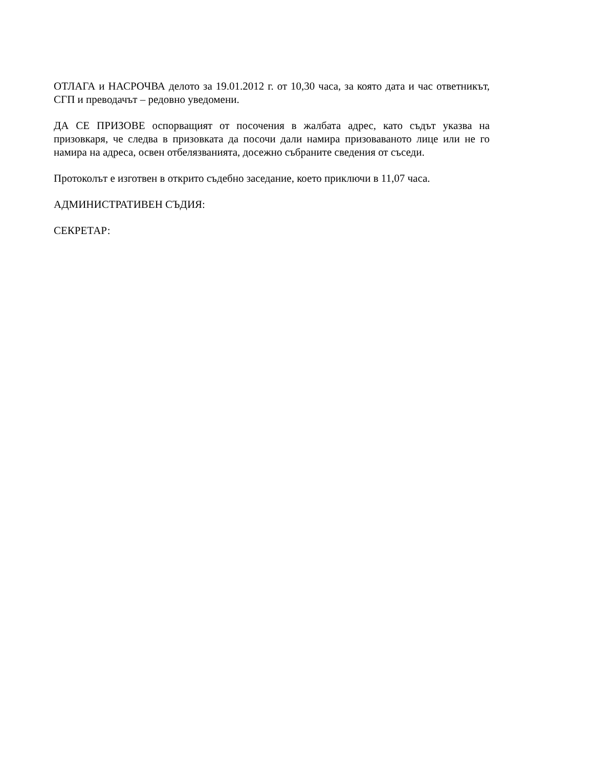ОТЛАГА и НАСРОЧВА делото за 19.01.2012 г. от 10,30 часа, за която дата и час ответникът, СГП и преводачът – редовно уведомени.
ДА СЕ ПРИЗОВЕ оспорващият от посочения в жалбата адрес, като съдът указва на призовкаря, че следва в призовката да посочи дали намира призоваваното лице или не го намира на адреса, освен отбелязванията, досежно събраните сведения от съседи.
Протоколът е изготвен в открито съдебно заседание, което приключи в 11,07 часа.
АДМИНИСТРАТИВЕН СЪДИЯ:
СЕКРЕТАР: